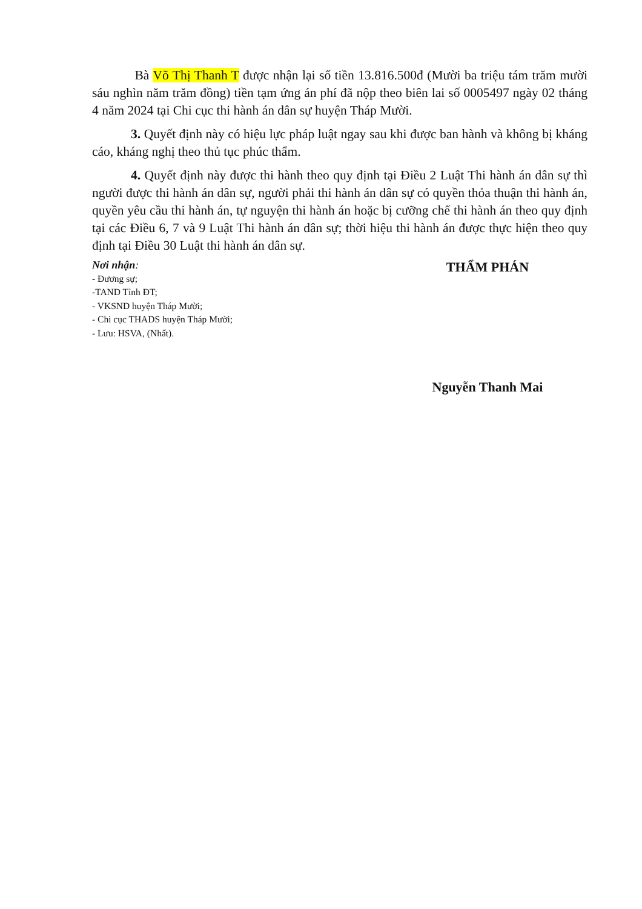Bà Võ Thị Thanh T được nhận lại số tiền 13.816.500đ (Mười ba triệu tám trăm mười sáu nghìn năm trăm đồng) tiền tạm ứng án phí đã nộp theo biên lai số 0005497 ngày 02 tháng 4 năm 2024 tại Chi cục thi hành án dân sự huyện Tháp Mười.
3. Quyết định này có hiệu lực pháp luật ngay sau khi được ban hành và không bị kháng cáo, kháng nghị theo thủ tục phúc thẩm.
4. Quyết định này được thi hành theo quy định tại Điều 2 Luật Thi hành án dân sự thì người được thi hành án dân sự, người phải thi hành án dân sự có quyền thỏa thuận thi hành án, quyền yêu cầu thi hành án, tự nguyện thi hành án hoặc bị cưỡng chế thi hành án theo quy định tại các Điều 6, 7 và 9 Luật Thi hành án dân sự; thời hiệu thi hành án được thực hiện theo quy định tại Điều 30 Luật thi hành án dân sự.
Nơi nhận:
- Đương sự;
-TAND Tỉnh ĐT;
- VKSND huyện Tháp Mười;
- Chi cục THADS huyện Tháp Mười;
- Lưu: HSVA, (Nhất).
THẨM PHÁN
Nguyễn Thanh Mai